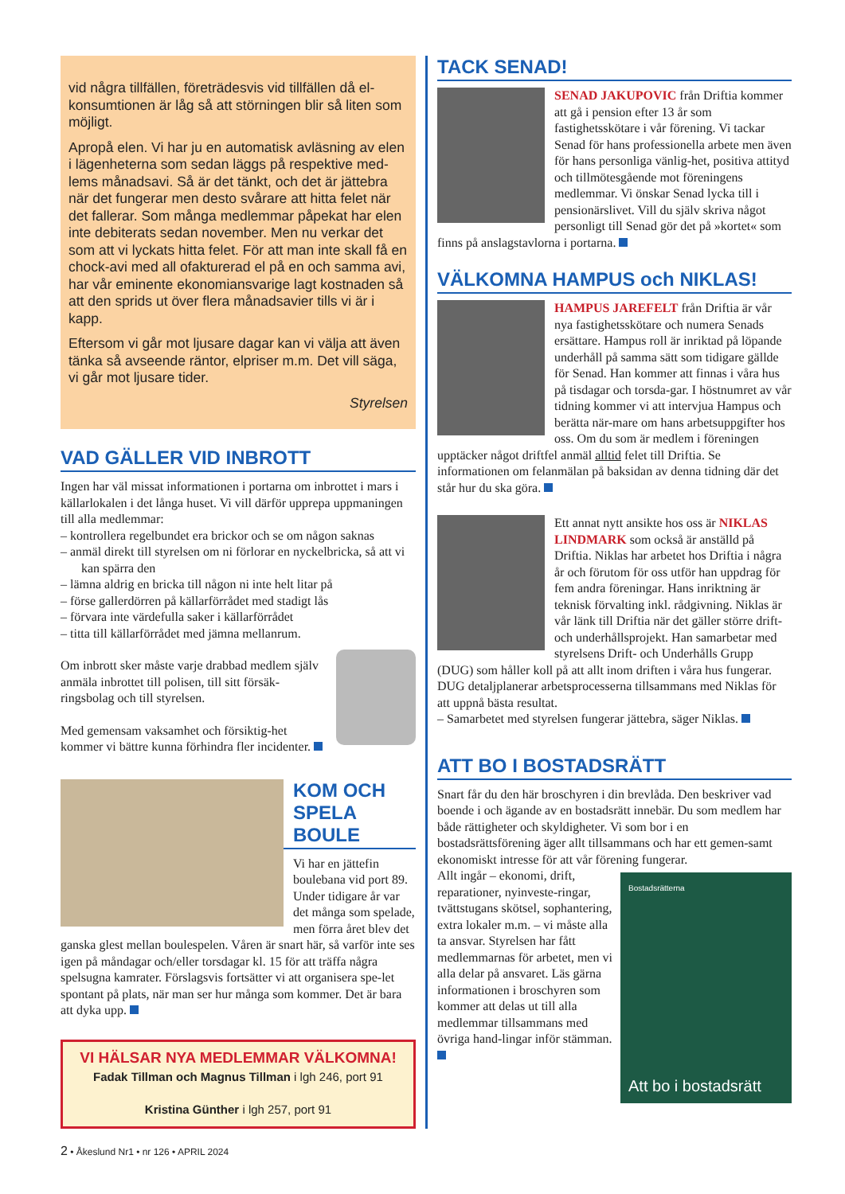vid några tillfällen, företrädesvis vid tillfällen då el-konsumtionen är låg så att störningen blir så liten som möjligt.
Apropå elen. Vi har ju en automatisk avläsning av elen i lägenheterna som sedan läggs på respektive med-lems månadsavi. Så är det tänkt, och det är jättebra när det fungerar men desto svårare att hitta felet när det fallerar. Som många medlemmar påpekat har elen inte debiterats sedan november. Men nu verkar det som att vi lyckats hitta felet. För att man inte skall få en chock-avi med all ofakturerad el på en och samma avi, har vår eminente ekonomiansvarige lagt kostnaden så att den sprids ut över flera månadsavier tills vi är i kapp.
Eftersom vi går mot ljusare dagar kan vi välja att även tänka så avseende räntor, elpriser m.m. Det vill säga, vi går mot ljusare tider.
Styrelsen
VAD GÄLLER VID INBROTT
Ingen har väl missat informationen i portarna om inbrottet i mars i källarlokalen i det långa huset. Vi vill därför upprepa uppmaningen till alla medlemmar:
– kontrollera regelbundet era brickor och se om någon saknas
– anmäl direkt till styrelsen om ni förlorar en nyckelbricka, så att vi kan spärra den
– lämna aldrig en bricka till någon ni inte helt litar på
– förse gallerdörren på källarförrådet med stadigt lås
– förvara inte värdefulla saker i källarförrådet
– titta till källarförrådet med jämna mellanrum.
Om inbrott sker måste varje drabbad medlem själv anmäla inbrottet till polisen, till sitt försäk-ringsbolag och till styrelsen.
Med gemensam vaksamhet och försiktig-het kommer vi bättre kunna förhindra fler incidenter.
KOM OCH SPELA BOULE
Vi har en jättefin boulebana vid port 89. Under tidigare år var det många som spelade, men förra året blev det ganska glest mellan boulespelen. Våren är snart här, så varför inte ses igen på måndagar och/eller torsdagar kl. 15 för att träffa några spelsugna kamrater. Förslagsvis fortsätter vi att organisera spe-let spontant på plats, när man ser hur många som kommer. Det är bara att dyka upp.
VI HÄLSAR NYA MEDLEMMAR VÄLKOMNA!
Fadak Tillman och Magnus Tillman i lgh 246, port 91
Kristina Günther i lgh 257, port 91
TACK SENAD!
SENAD JAKUPOVIC från Driftia kommer att gå i pension efter 13 år som fastighetsskötare i vår förening. Vi tackar Senad för hans professionella arbete men även för hans personliga vänlig-het, positiva attityd och tillmötesgående mot föreningens medlemmar. Vi önskar Senad lycka till i pensionärslivet. Vill du själv skriva något personligt till Senad gör det på »kortet« som finns på anslagstavlorna i portarna.
VÄLKOMNA HAMPUS och NIKLAS!
HAMPUS JAREFELT från Driftia är vår nya fastighetsskötare och numera Senads ersättare. Hampus roll är inriktad på löpande underhåll på samma sätt som tidigare gällde för Senad. Han kommer att finnas i våra hus på tisdagar och torsda-gar. I höstnumret av vår tidning kommer vi att intervjua Hampus och berätta när-mare om hans arbetsuppgifter hos oss. Om du som är medlem i föreningen upptäcker något driftfel anmäl alltid felet till Driftia. Se informationen om felanmälan på baksidan av denna tidning där det står hur du ska göra.
Ett annat nytt ansikte hos oss är NIKLAS LINDMARK som också är anställd på Driftia. Niklas har arbetet hos Driftia i några år och förutom för oss utför han uppdrag för fem andra föreningar. Hans inriktning är teknisk förvalting inkl. rådgivning. Niklas är vår länk till Driftia när det gäller större drift- och underhållsprojekt. Han samarbetar med styrelsens Drift- och Underhålls Grupp (DUG) som håller koll på att allt inom driften i våra hus fungerar. DUG detaljplanerar arbetsprocesserna tillsammans med Niklas för att uppnå bästa resultat.
– Samarbetet med styrelsen fungerar jättebra, säger Niklas.
ATT BO I BOSTADSRÄTT
Snart får du den här broschyren i din brevlåda. Den beskriver vad boende i och ägande av en bostadsrätt innebär. Du som medlem har både rättigheter och skyldigheter. Vi som bor i en bostadsrättsförening äger allt tillsammans och har ett gemen-samt ekonomiskt intresse för att vår förening fungerar.
Bostadsrätterna
Att bo i bostadsrätt
Allt ingår – ekonomi, drift, reparationer, nyinveste-ringar, tvättstugans skötsel, sophantering, extra lokaler m.m. – vi måste alla ta ansvar. Styrelsen har fått medlemmarnas för arbetet, men vi alla delar på ansvaret. Läs gärna informationen i broschyren som kommer att delas ut till alla medlemmar tillsammans med övriga hand-lingar inför stämman.
2 • Åkeslund Nr1 • nr 126 • APRIL 2024